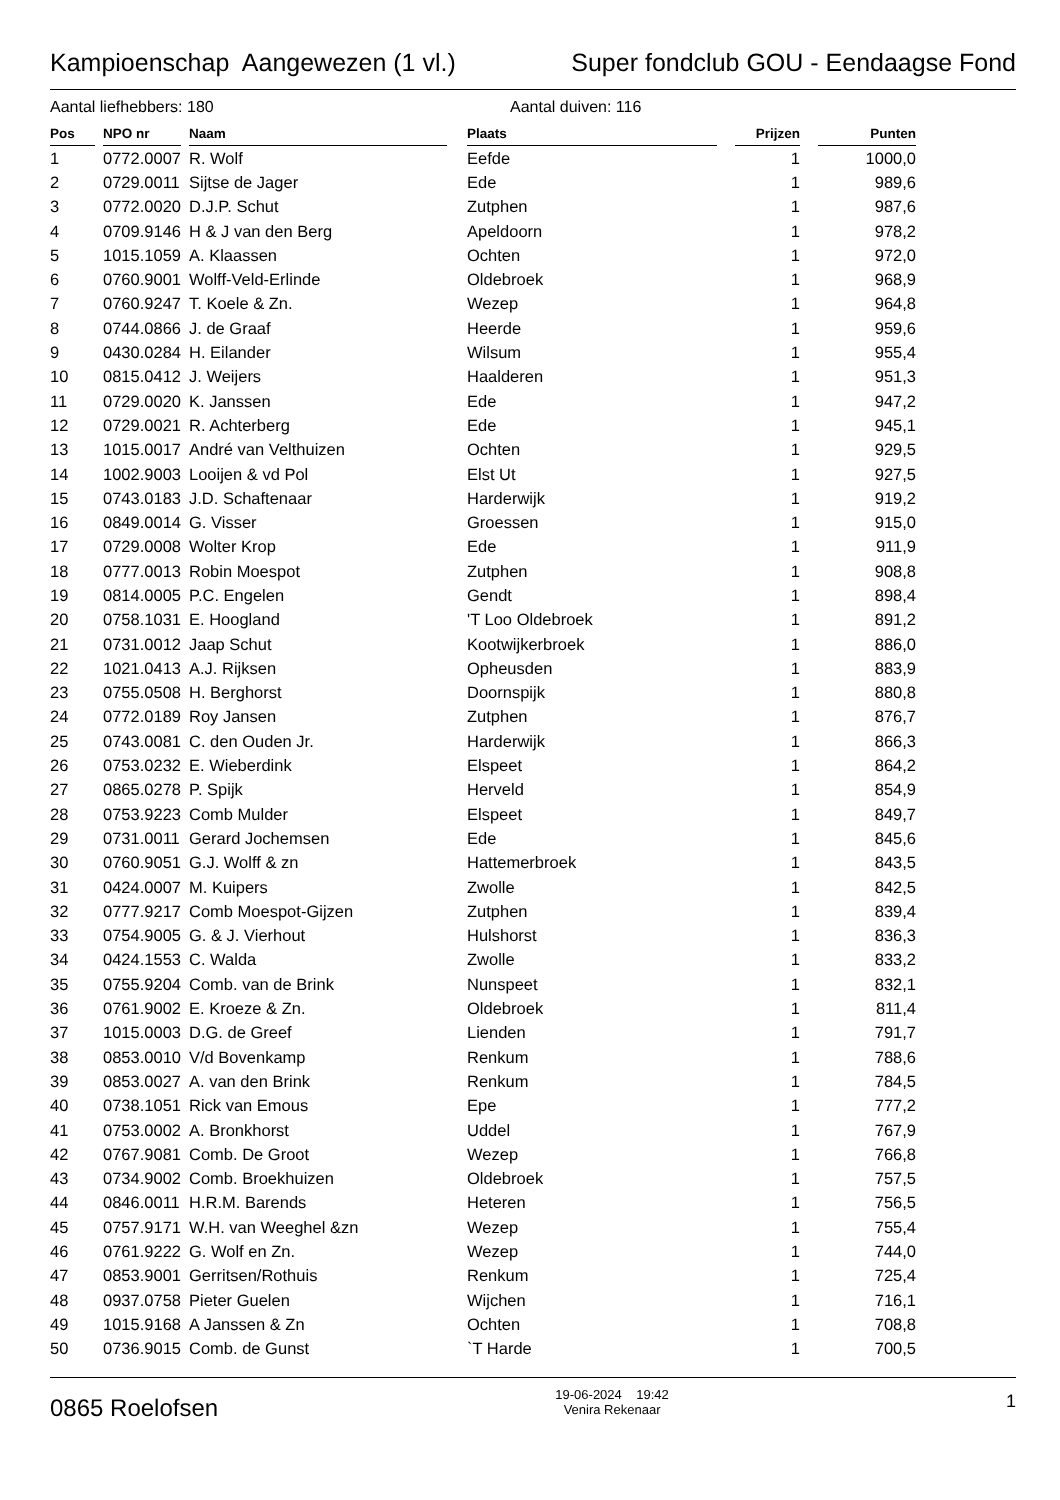Kampioenschap Aangewezen (1 vl.) Super fondclub GOU - Eendaagse Fond
Aantal liefhebbers: 180 Aantal duiven: 116
| Pos | | NPO nr | | Naam | | Plaats | | Prijzen | | Punten |
| --- | --- | --- | --- | --- | --- | --- | --- | --- | --- | --- |
| 1 | | 0772.0007 | | R. Wolf | | Eefde | | 1 | | 1000,0 |
| 2 | | 0729.0011 | | Sijtse de Jager | | Ede | | 1 | | 989,6 |
| 3 | | 0772.0020 | | D.J.P. Schut | | Zutphen | | 1 | | 987,6 |
| 4 | | 0709.9146 | | H & J van den Berg | | Apeldoorn | | 1 | | 978,2 |
| 5 | | 1015.1059 | | A. Klaassen | | Ochten | | 1 | | 972,0 |
| 6 | | 0760.9001 | | Wolff-Veld-Erlinde | | Oldebroek | | 1 | | 968,9 |
| 7 | | 0760.9247 | | T. Koele & Zn. | | Wezep | | 1 | | 964,8 |
| 8 | | 0744.0866 | | J. de Graaf | | Heerde | | 1 | | 959,6 |
| 9 | | 0430.0284 | | H. Eilander | | Wilsum | | 1 | | 955,4 |
| 10 | | 0815.0412 | | J. Weijers | | Haalderen | | 1 | | 951,3 |
| 11 | | 0729.0020 | | K. Janssen | | Ede | | 1 | | 947,2 |
| 12 | | 0729.0021 | | R. Achterberg | | Ede | | 1 | | 945,1 |
| 13 | | 1015.0017 | | André van Velthuizen | | Ochten | | 1 | | 929,5 |
| 14 | | 1002.9003 | | Looijen & vd Pol | | Elst Ut | | 1 | | 927,5 |
| 15 | | 0743.0183 | | J.D. Schaftenaar | | Harderwijk | | 1 | | 919,2 |
| 16 | | 0849.0014 | | G. Visser | | Groessen | | 1 | | 915,0 |
| 17 | | 0729.0008 | | Wolter Krop | | Ede | | 1 | | 911,9 |
| 18 | | 0777.0013 | | Robin Moespot | | Zutphen | | 1 | | 908,8 |
| 19 | | 0814.0005 | | P.C. Engelen | | Gendt | | 1 | | 898,4 |
| 20 | | 0758.1031 | | E. Hoogland | | 'T Loo Oldebroek | | 1 | | 891,2 |
| 21 | | 0731.0012 | | Jaap Schut | | Kootwijkerbroek | | 1 | | 886,0 |
| 22 | | 1021.0413 | | A.J. Rijksen | | Opheusden | | 1 | | 883,9 |
| 23 | | 0755.0508 | | H. Berghorst | | Doornspijk | | 1 | | 880,8 |
| 24 | | 0772.0189 | | Roy Jansen | | Zutphen | | 1 | | 876,7 |
| 25 | | 0743.0081 | | C. den Ouden Jr. | | Harderwijk | | 1 | | 866,3 |
| 26 | | 0753.0232 | | E. Wieberdink | | Elspeet | | 1 | | 864,2 |
| 27 | | 0865.0278 | | P. Spijk | | Herveld | | 1 | | 854,9 |
| 28 | | 0753.9223 | | Comb Mulder | | Elspeet | | 1 | | 849,7 |
| 29 | | 0731.0011 | | Gerard Jochemsen | | Ede | | 1 | | 845,6 |
| 30 | | 0760.9051 | | G.J. Wolff & zn | | Hattemerbroek | | 1 | | 843,5 |
| 31 | | 0424.0007 | | M. Kuipers | | Zwolle | | 1 | | 842,5 |
| 32 | | 0777.9217 | | Comb Moespot-Gijzen | | Zutphen | | 1 | | 839,4 |
| 33 | | 0754.9005 | | G. & J. Vierhout | | Hulshorst | | 1 | | 836,3 |
| 34 | | 0424.1553 | | C. Walda | | Zwolle | | 1 | | 833,2 |
| 35 | | 0755.9204 | | Comb. van de Brink | | Nunspeet | | 1 | | 832,1 |
| 36 | | 0761.9002 | | E. Kroeze & Zn. | | Oldebroek | | 1 | | 811,4 |
| 37 | | 1015.0003 | | D.G. de Greef | | Lienden | | 1 | | 791,7 |
| 38 | | 0853.0010 | | V/d Bovenkamp | | Renkum | | 1 | | 788,6 |
| 39 | | 0853.0027 | | A. van den Brink | | Renkum | | 1 | | 784,5 |
| 40 | | 0738.1051 | | Rick van Emous | | Epe | | 1 | | 777,2 |
| 41 | | 0753.0002 | | A. Bronkhorst | | Uddel | | 1 | | 767,9 |
| 42 | | 0767.9081 | | Comb. De Groot | | Wezep | | 1 | | 766,8 |
| 43 | | 0734.9002 | | Comb. Broekhuizen | | Oldebroek | | 1 | | 757,5 |
| 44 | | 0846.0011 | | H.R.M. Barends | | Heteren | | 1 | | 756,5 |
| 45 | | 0757.9171 | | W.H. van Weeghel &zn | | Wezep | | 1 | | 755,4 |
| 46 | | 0761.9222 | | G. Wolf en Zn. | | Wezep | | 1 | | 744,0 |
| 47 | | 0853.9001 | | Gerritsen/Rothuis | | Renkum | | 1 | | 725,4 |
| 48 | | 0937.0758 | | Pieter Guelen | | Wijchen | | 1 | | 716,1 |
| 49 | | 1015.9168 | | A Janssen & Zn | | Ochten | | 1 | | 708,8 |
| 50 | | 0736.9015 | | Comb. de Gunst | | `T Harde | | 1 | | 700,5 |
0865 Roelofsen 19-06-2024 19:42
Venira Rekenaar 1